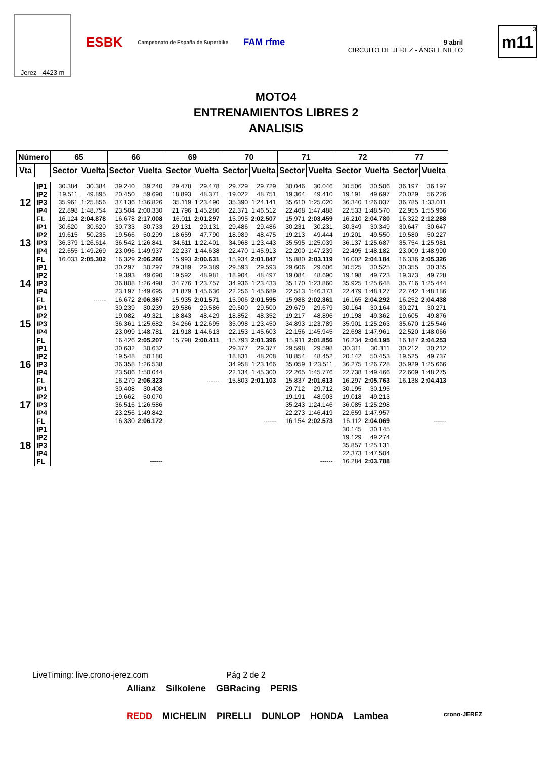Jerez - 4423 m
ESBK Campeonato de España de Superbike FAM rfme
9 abril
CIRCUITO DE JEREZ - ÁNGEL NIETO
3
m11
MOTO4
ENTRENAMIENTOS LIBRES 2
ANALISIS
| Número | | 65 | | 66 | | 69 | | 70 | | 71 | | 72 | | 77 | |
| --- | --- | --- | --- | --- | --- | --- | --- | --- | --- | --- | --- | --- | --- | --- | --- |
| Vta | | Sector | Vuelta | Sector | Vuelta | Sector | Vuelta | Sector | Vuelta | Sector | Vuelta | Sector | Vuelta | Sector | Vuelta |
| 12 | IP1 | 30.384 | 30.384 | 39.240 | 39.240 | 29.478 | 29.478 | 29.729 | 29.729 | 30.046 | 30.046 | 30.506 | 30.506 | 36.197 | 36.197 |
| | IP2 | 19.511 | 49.895 | 20.450 | 59.690 | 18.893 | 48.371 | 19.022 | 48.751 | 19.364 | 49.410 | 19.191 | 49.697 | 20.029 | 56.226 |
| | IP3 | 35.961 | 1:25.856 | 37.136 | 1:36.826 | 35.119 | 1:23.490 | 35.390 | 1:24.141 | 35.610 | 1:25.020 | 36.340 | 1:26.037 | 36.785 | 1:33.011 |
| | IP4 | 22.898 | 1:48.754 | 23.504 | 2:00.330 | 21.796 | 1:45.286 | 22.371 | 1:46.512 | 22.468 | 1:47.488 | 22.533 | 1:48.570 | 22.955 | 1:55.966 |
| | FL | 16.124 | 2:04.878 | 16.678 | 2:17.008 | 16.011 | 2:01.297 | 15.995 | 2:02.507 | 15.971 | 2:03.459 | 16.210 | 2:04.780 | 16.322 | 2:12.288 |
| 13 | IP1 | 30.620 | 30.620 | 30.733 | 30.733 | 29.131 | 29.131 | 29.486 | 29.486 | 30.231 | 30.231 | 30.349 | 30.349 | 30.647 | 30.647 |
| | IP2 | 19.615 | 50.235 | 19.566 | 50.299 | 18.659 | 47.790 | 18.989 | 48.475 | 19.213 | 49.444 | 19.201 | 49.550 | 19.580 | 50.227 |
| | IP3 | 36.379 | 1:26.614 | 36.542 | 1:26.841 | 34.611 | 1:22.401 | 34.968 | 1:23.443 | 35.595 | 1:25.039 | 36.137 | 1:25.687 | 35.754 | 1:25.981 |
| | IP4 | 22.655 | 1:49.269 | 23.096 | 1:49.937 | 22.237 | 1:44.638 | 22.470 | 1:45.913 | 22.200 | 1:47.239 | 22.495 | 1:48.182 | 23.009 | 1:48.990 |
| | FL | 16.033 | 2:05.302 | 16.329 | 2:06.266 | 15.993 | 2:00.631 | 15.934 | 2:01.847 | 15.880 | 2:03.119 | 16.002 | 2:04.184 | 16.336 | 2:05.326 |
| 14 | IP1 | | | 30.297 | 30.297 | 29.389 | 29.389 | 29.593 | 29.593 | 29.606 | 29.606 | 30.525 | 30.525 | 30.355 | 30.355 |
| | IP2 | | | 19.393 | 49.690 | 19.592 | 48.981 | 18.904 | 48.497 | 19.084 | 48.690 | 19.198 | 49.723 | 19.373 | 49.728 |
| | IP3 | | | 36.808 | 1:26.498 | 34.776 | 1:23.757 | 34.936 | 1:23.433 | 35.170 | 1:23.860 | 35.925 | 1:25.648 | 35.716 | 1:25.444 |
| | IP4 | | | 23.197 | 1:49.695 | 21.879 | 1:45.636 | 22.256 | 1:45.689 | 22.513 | 1:46.373 | 22.479 | 1:48.127 | 22.742 | 1:48.186 |
| | FL | | ------ | 16.672 | 2:06.367 | 15.935 | 2:01.571 | 15.906 | 2:01.595 | 15.988 | 2:02.361 | 16.165 | 2:04.292 | 16.252 | 2:04.438 |
| 15 | IP1 | | | 30.239 | 30.239 | 29.586 | 29.586 | 29.500 | 29.500 | 29.679 | 29.679 | 30.164 | 30.164 | 30.271 | 30.271 |
| | IP2 | | | 19.082 | 49.321 | 18.843 | 48.429 | 18.852 | 48.352 | 19.217 | 48.896 | 19.198 | 49.362 | 19.605 | 49.876 |
| | IP3 | | | 36.361 | 1:25.682 | 34.266 | 1:22.695 | 35.098 | 1:23.450 | 34.893 | 1:23.789 | 35.901 | 1:25.263 | 35.670 | 1:25.546 |
| | IP4 | | | 23.099 | 1:48.781 | 21.918 | 1:44.613 | 22.153 | 1:45.603 | 22.156 | 1:45.945 | 22.698 | 1:47.961 | 22.520 | 1:48.066 |
| | FL | | | 16.426 | 2:05.207 | 15.798 | 2:00.411 | 15.793 | 2:01.396 | 15.911 | 2:01.856 | 16.234 | 2:04.195 | 16.187 | 2:04.253 |
| 16 | IP1 | | | 30.632 | 30.632 | | | 29.377 | 29.377 | 29.598 | 29.598 | 30.311 | 30.311 | 30.212 | 30.212 |
| | IP2 | | | 19.548 | 50.180 | | | 18.831 | 48.208 | 18.854 | 48.452 | 20.142 | 50.453 | 19.525 | 49.737 |
| | IP3 | | | 36.358 | 1:26.538 | | | 34.958 | 1:23.166 | 35.059 | 1:23.511 | 36.275 | 1:26.728 | 35.929 | 1:25.666 |
| | IP4 | | | 23.506 | 1:50.044 | | | 22.134 | 1:45.300 | 22.265 | 1:45.776 | 22.738 | 1:49.466 | 22.609 | 1:48.275 |
| | FL | | | 16.279 | 2:06.323 | | ------ | 15.803 | 2:01.103 | 15.837 | 2:01.613 | 16.297 | 2:05.763 | 16.138 | 2:04.413 |
| 17 | IP1 | | | 30.408 | 30.408 | | | | | 29.712 | 29.712 | 30.195 | 30.195 | | |
| | IP2 | | | 19.662 | 50.070 | | | | | 19.191 | 48.903 | 19.018 | 49.213 | | |
| | IP3 | | | 36.516 | 1:26.586 | | | | | 35.243 | 1:24.146 | 36.085 | 1:25.298 | | |
| | IP4 | | | 23.256 | 1:49.842 | | | | | 22.273 | 1:46.419 | 22.659 | 1:47.957 | | |
| | FL | | | 16.330 | 2:06.172 | | | | ------ | 16.154 | 2:02.573 | 16.112 | 2:04.069 | | ------ |
| 18 | IP1 | | | | | | | | | | | 30.145 | 30.145 | | |
| | IP2 | | | | | | | | | | | 19.129 | 49.274 | | |
| | IP3 | | | | | | | | | | | 35.857 | 1:25.131 | | |
| | IP4 | | | | | | | | | | | 22.373 | 1:47.504 | | |
| | FL | | | | ------ | | | | | | ------ | 16.284 | 2:03.788 | | |
LiveTiming: live.crono-jerez.com Pág 2 de 2
Allianz Silkolene GBRacing PERIS
REDD MICHELIN PIRELLI DUNLOP HONDA Lambea crono-JEREZ